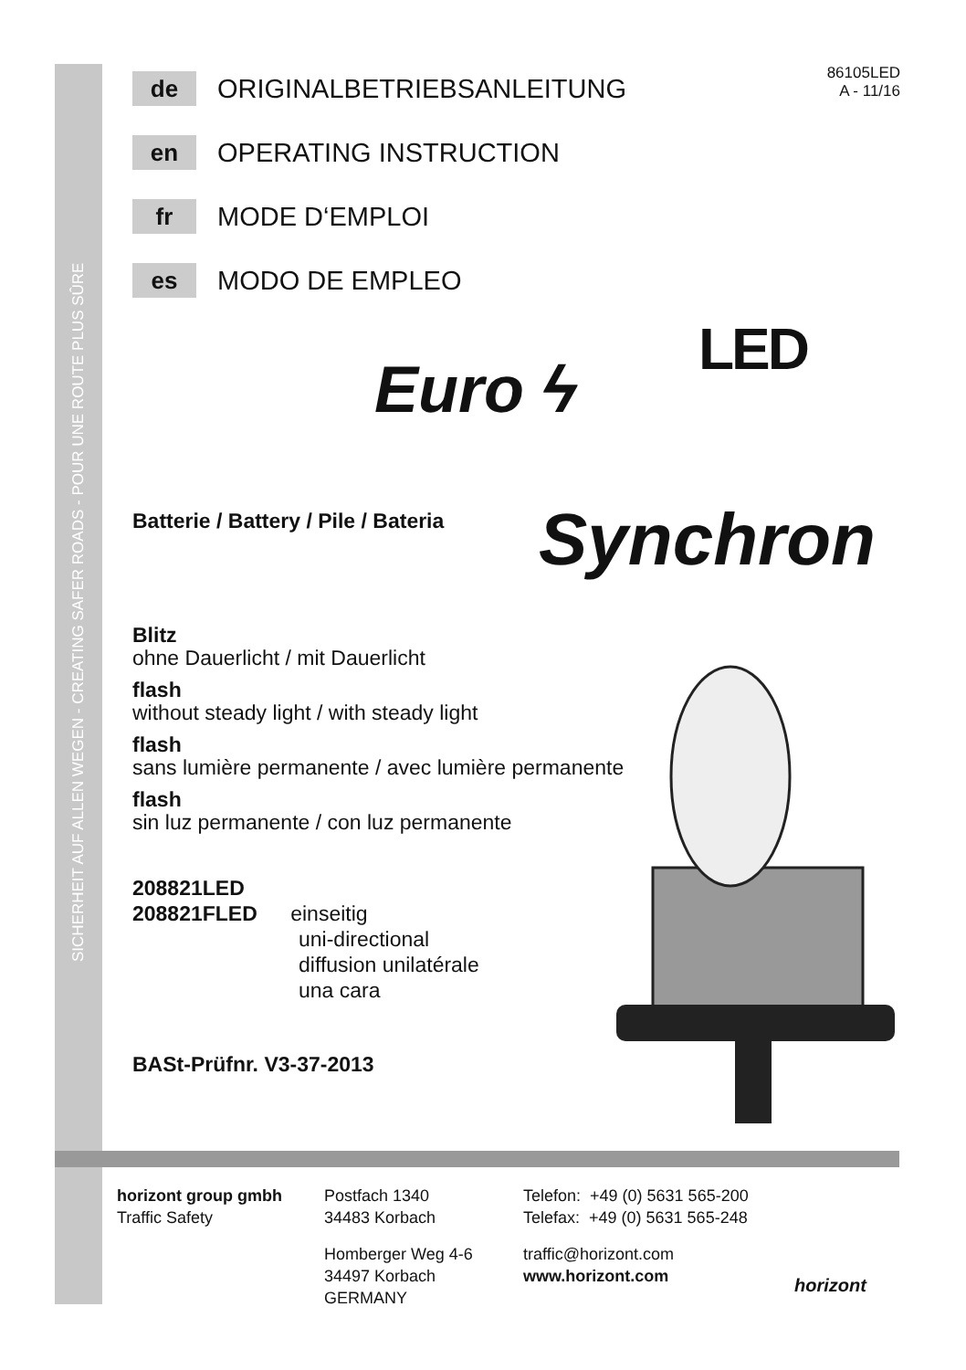SICHERHEIT AUF ALLEN WEGEN - CREATING SAFER ROADS - POUR UNE ROUTE PLUS SÛRE
86105LED
A - 11/16
de
ORIGINALBETRIEBSANLEITUNG
en
OPERATING INSTRUCTION
fr
MODE D‘EMPLOI
es
MODO DE EMPLEO
Batterie / Battery / Pile / Bateria
Blitz
ohne Dauerlicht / mit Dauerlicht
flash
without steady light / with steady light
flash
sans lumière permanente / avec lumière permanente
flash
sin luz permanente / con luz permanente
208821LED
208821FLED einseitig
uni-directional
diffusion unilatérale
una cara
BASt-Prüfnr. V3-37-2013
LED
Euro ϟ
Synchron
horizont group gmbh
Traffic Safety
Postfach 1340
34483 Korbach
Homberger Weg 4-6
34497 Korbach
GERMANY
Telefon: +49 (0) 5631 565-200
Telefax: +49 (0) 5631 565-248
traffic@horizont.com
www.horizont.com
horizont